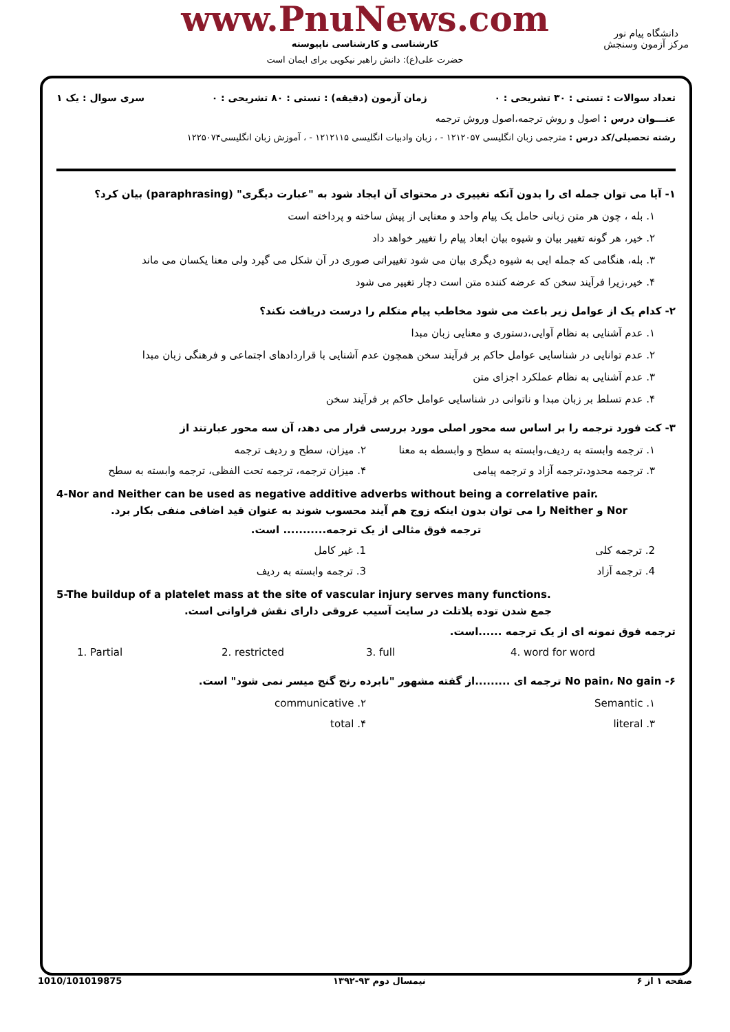www.PnuNews.com
کارشناسی و کارشناسی ناپیوسته
حضرت علی(ع): دانش راهبر نیکویی برای ایمان است
دانشگاه پیام نور
مرکز آزمون وسنجش
تعداد سوالات : تستی : ۳۰ تشریحی : ۰ زمان آزمون (دقیقه) : تستی : ۸۰ تشریحی : ۰ سری سوال : یک ۱
عنـــوان درس : اصول و روش ترجمه،اصول وروش ترجمه
رشته تحصیلی/کد درس : مترجمی زبان انگلیسی ۱۲۱۲۰۵۷ - ، زبان وادبیات انگلیسی ۱۲۱۲۱۱۵ - ، آموزش زبان انگلیسی۱۲۲۵۰۷۴
۱- آیا می توان جمله ای را بدون آنکه تغییری در محتوای آن ایجاد شود به "عبارت دیگری" (paraphrasing) بیان کرد؟
۱. بله ، چون هر متن زبانی حامل یک پیام واحد و معنایی از پیش ساخته و پرداخته است
۲. خیر، هر گونه تغییر بیان و شیوه بیان ابعاد پیام را تغییر خواهد داد
۳. بله، هنگامی که جمله ایی به شیوه دیگری بیان می شود تغییراتی صوری در آن شکل می گیرد ولی معنا یکسان می ماند
۴. خیر،زیرا فرآیند سخن که عرضه کننده متن است دچار تغییر می شود
۲- کدام یک از عوامل زیر باعث می شود مخاطب پیام متکلم را درست دریافت نکند؟
۱. عدم آشنایی به نظام آوایی،دستوری و معنایی زبان مبدا
۲. عدم توانایی در شناسایی عوامل حاکم بر فرآیند سخن همچون عدم آشنایی با قراردادهای اجتماعی و فرهنگی زبان مبدا
۳. عدم آشنایی به نظام عملکرد اجزای متن
۴. عدم تسلط بر زبان مبدا و ناتوانی در شناسایی عوامل حاکم بر فرآیند سخن
۳- کت فورد ترجمه را بر اساس سه محور اصلی مورد بررسی قرار می دهد، آن سه محور عبارتند از
۱. ترجمه وابسته به ردیف،وابسته به سطح و وابسطه به معنا
۲. میزان، سطح و ردیف ترجمه
۳. ترجمه محدود،ترجمه آزاد و ترجمه پیامی
۴. میزان ترجمه، ترجمه تحت الفظی، ترجمه وابسته به سطح
4-Nor and Neither can be used as negative additive adverbs without being a correlative pair.
Nor و Neither را می توان بدون اینکه زوج هم آیند محسوب شوند به عنوان قید اضافی منفی بکار برد.
ترجمه فوق مثالی از یک ترجمه........... است.
2. ترجمه کلی 1. غیر کامل
4. ترجمه آزاد 3. ترجمه وابسته به ردیف
5-The buildup of a platelet mass at the site of vascular injury serves many functions.
جمع شدن توده پلاتلت در سایت آسیب عروقی دارای نقش فراوانی است.
ترجمه فوق نمونه ای از یک ترجمه ......است.
1. Partial 2. restricted 3. full 4. word for word
۶- No pain، No gain ترجمه ای .........از گفته مشهور "نابرده رنج گنج میسر نمی شود" است.
۱. Semantic ۲. communicative
۳. literal ۴. total
1010/101019875 نیمسال دوم ۹۳-۱۳۹۲ صفحه ۱ از ۶